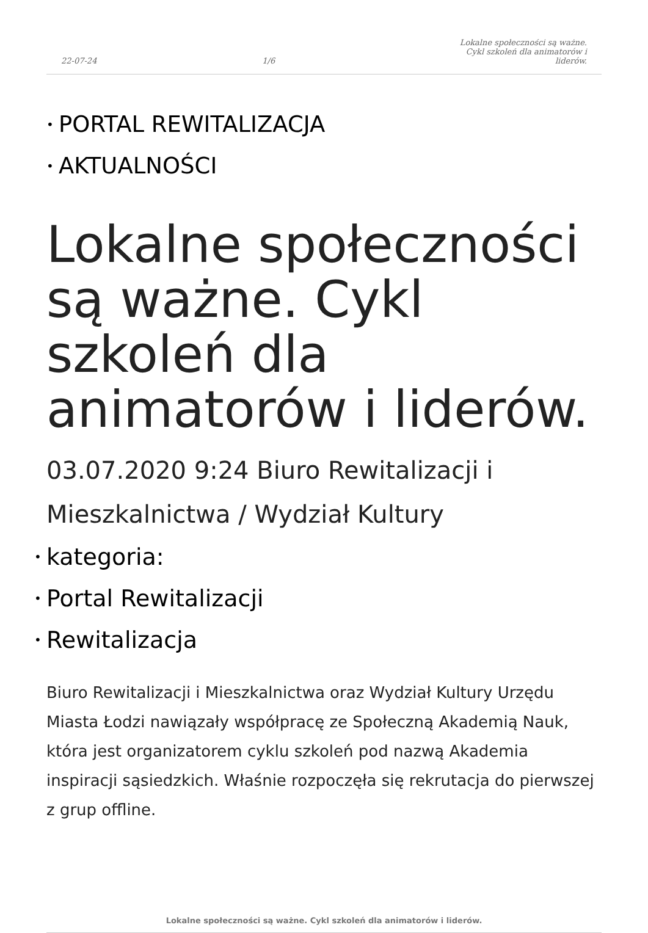22-07-24 1/6 Lokalne społeczności są ważne. Cykl szkoleń dla animatorów i liderów.
• PORTAL REWITALIZACJA
• AKTUALNOŚCI
Lokalne społeczności są ważne. Cykl szkoleń dla animatorów i liderów.
03.07.2020 9:24 Biuro Rewitalizacji i Mieszkalnictwa / Wydział Kultury
• kategoria:
• Portal Rewitalizacji
• Rewitalizacja
Biuro Rewitalizacji i Mieszkalnictwa oraz Wydział Kultury Urzędu Miasta Łodzi nawiązały współpracę ze Społeczną Akademią Nauk, która jest organizatorem cyklu szkoleń pod nazwą Akademia inspiracji sąsiedzkich. Właśnie rozpoczęła się rekrutacja do pierwszej z grup offline.
Lokalne społeczności są ważne. Cykl szkoleń dla animatorów i liderów.